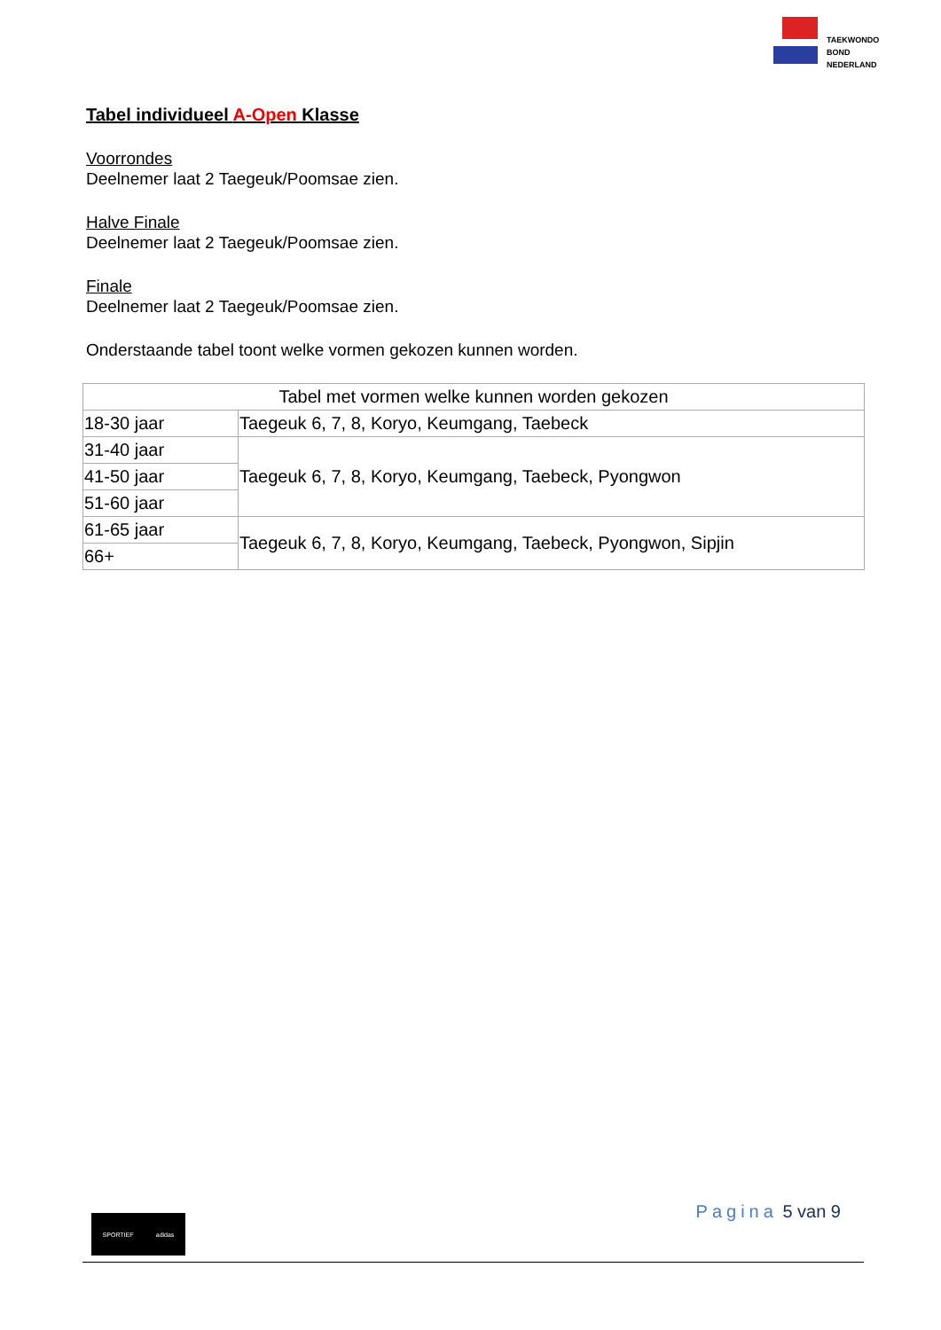TAEKWONDO
BOND
NEDERLAND
Tabel individueel A-Open Klasse
Voorrondes
Deelnemer laat 2 Taegeuk/Poomsae zien.
Halve Finale
Deelnemer laat 2 Taegeuk/Poomsae zien.
Finale
Deelnemer laat 2 Taegeuk/Poomsae zien.
Onderstaande tabel toont welke vormen gekozen kunnen worden.
| Tabel met vormen welke kunnen worden gekozen | |
| 18-30 jaar | Taegeuk 6, 7, 8, Koryo, Keumgang, Taebeck |
| 31-40 jaar | Taegeuk 6, 7, 8, Koryo, Keumgang, Taebeck, Pyongwon |
| 41-50 jaar | |
| 51-60 jaar | |
| 61-65 jaar | Taegeuk 6, 7, 8, Koryo, Keumgang, Taebeck, Pyongwon, Sipjin |
| 66+ | |
Pagina 5 van 9 SPORTIEF adidas